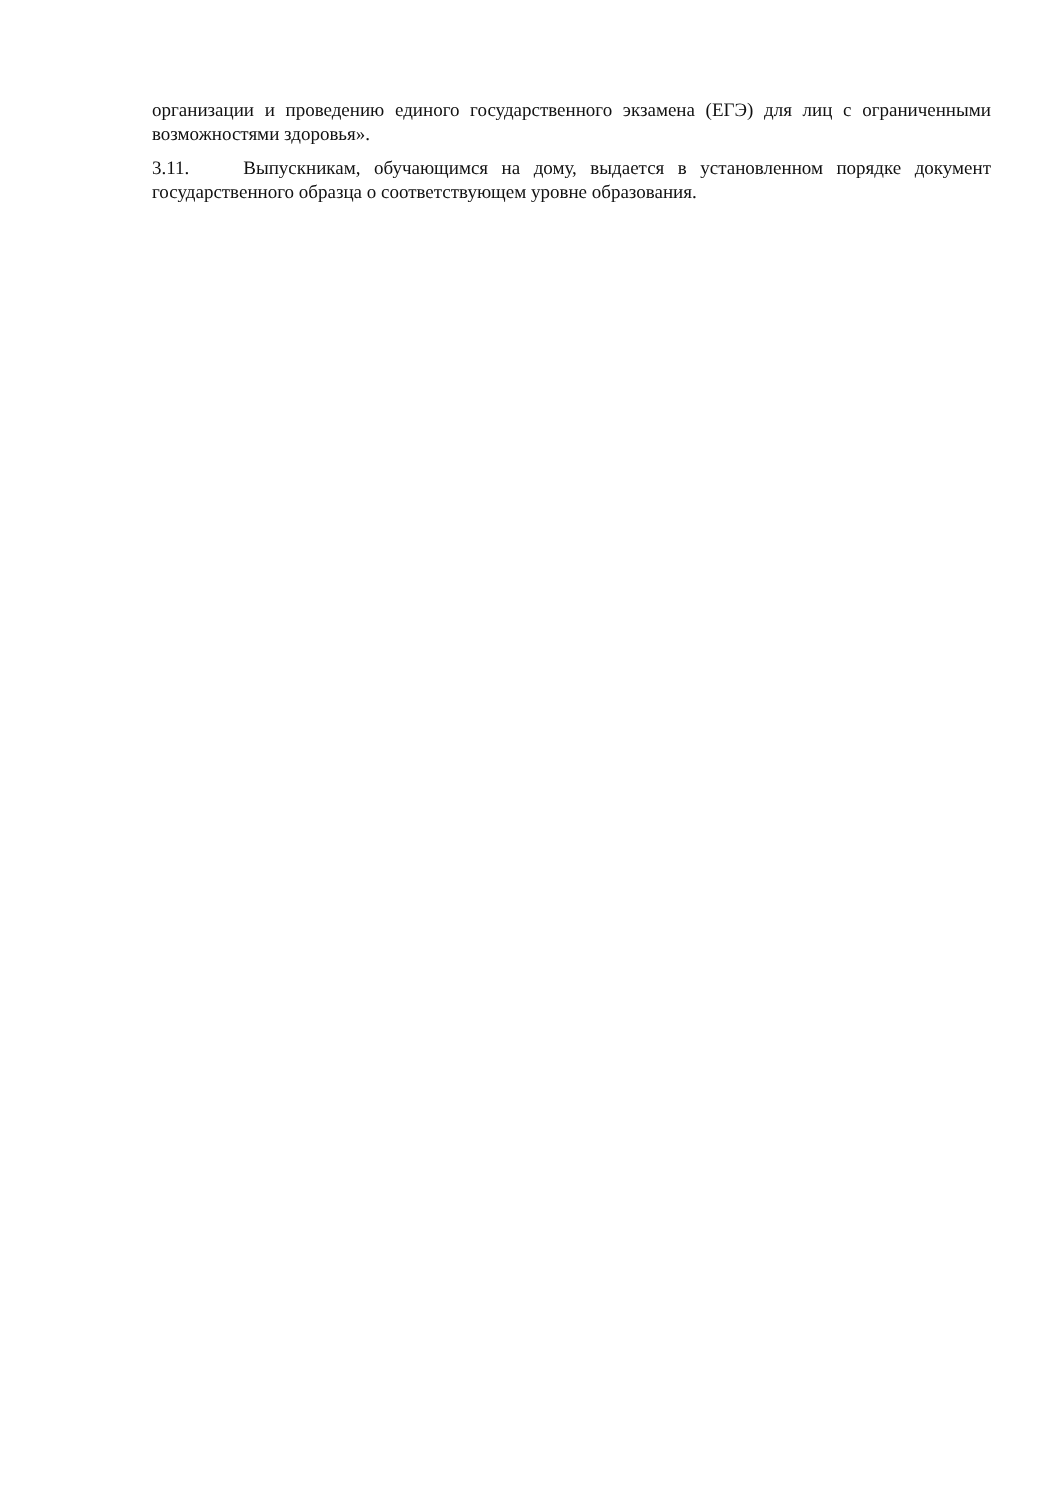организации и проведению единого государственного экзамена (ЕГЭ) для лиц с ограниченными возможностями здоровья».
3.11. Выпускникам, обучающимся на дому, выдается в установленном порядке документ государственного образца о соответствующем уровне образования.